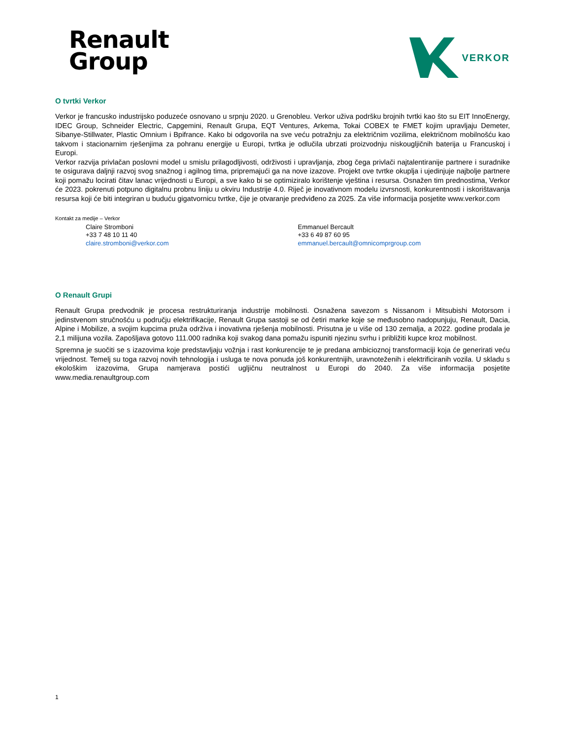Renault
Group
VERKOR
O tvrtki Verkor
Verkor je francusko industrijsko poduzeće osnovano u srpnju 2020. u Grenobleu. Verkor uživa podršku brojnih tvrtki kao što su EIT InnoEnergy, IDEC Group, Schneider Electric, Capgemini, Renault Grupa, EQT Ventures, Arkema, Tokai COBEX te FMET kojim upravljaju Demeter, Sibanye-Stillwater, Plastic Omnium i Bpifrance. Kako bi odgovorila na sve veću potražnju za električnim vozilima, električnom mobilnošću kao takvom i stacionarnim rješenjima za pohranu energije u Europi, tvrtka je odlučila ubrzati proizvodnju niskougljičnih baterija u Francuskoj i Europi.
Verkor razvija privlačan poslovni model u smislu prilagodljivosti, održivosti i upravljanja, zbog čega privlači najtalentiranije partnere i suradnike te osigurava daljnji razvoj svog snažnog i agilnog tima, pripremajući ga na nove izazove. Projekt ove tvrtke okuplja i ujedinjuje najbolje partnere koji pomažu locirati čitav lanac vrijednosti u Europi, a sve kako bi se optimiziralo korištenje vještina i resursa. Osnažen tim prednostima, Verkor će 2023. pokrenuti potpuno digitalnu probnu liniju u okviru Industrije 4.0. Riječ je inovativnom modelu izvrsnosti, konkurentnosti i iskorištavanja resursa koji će biti integriran u buduću gigatvornicu tvrtke, čije je otvaranje predviđeno za 2025. Za više informacija posjetite www.verkor.com
Kontakt za medije – Verkor
Claire Stromboni
+33 7 48 10 11 40
claire.stromboni@verkor.com
Emmanuel Bercault
+33 6 49 87 60 95
emmanuel.bercault@omnicomprgroup.com
O Renault Grupi
Renault Grupa predvodnik je procesa restrukturiranja industrije mobilnosti. Osnažena savezom s Nissanom i Mitsubishi Motorsom i jedinstvenom stručnošću u području elektrifikacije, Renault Grupa sastoji se od četiri marke koje se međusobno nadopunjuju, Renault, Dacia, Alpine i Mobilize, a svojim kupcima pruža održiva i inovativna rješenja mobilnosti. Prisutna je u više od 130 zemalja, a 2022. godine prodala je 2,1 milijuna vozila. Zapošljava gotovo 111.000 radnika koji svakog dana pomažu ispuniti njezinu svrhu i približiti kupce kroz mobilnost.
Spremna je suočiti se s izazovima koje predstavljaju vožnja i rast konkurencije te je predana ambicioznoj transformaciji koja će generirati veću vrijednost. Temelj su toga razvoj novih tehnologija i usluga te nova ponuda još konkurentnijih, uravnoteženih i elektrificiranih vozila. U skladu s ekološkim izazovima, Grupa namjerava postići ugljičnu neutralnost u Europi do 2040. Za više informacija posjetite www.media.renaultgroup.com
1